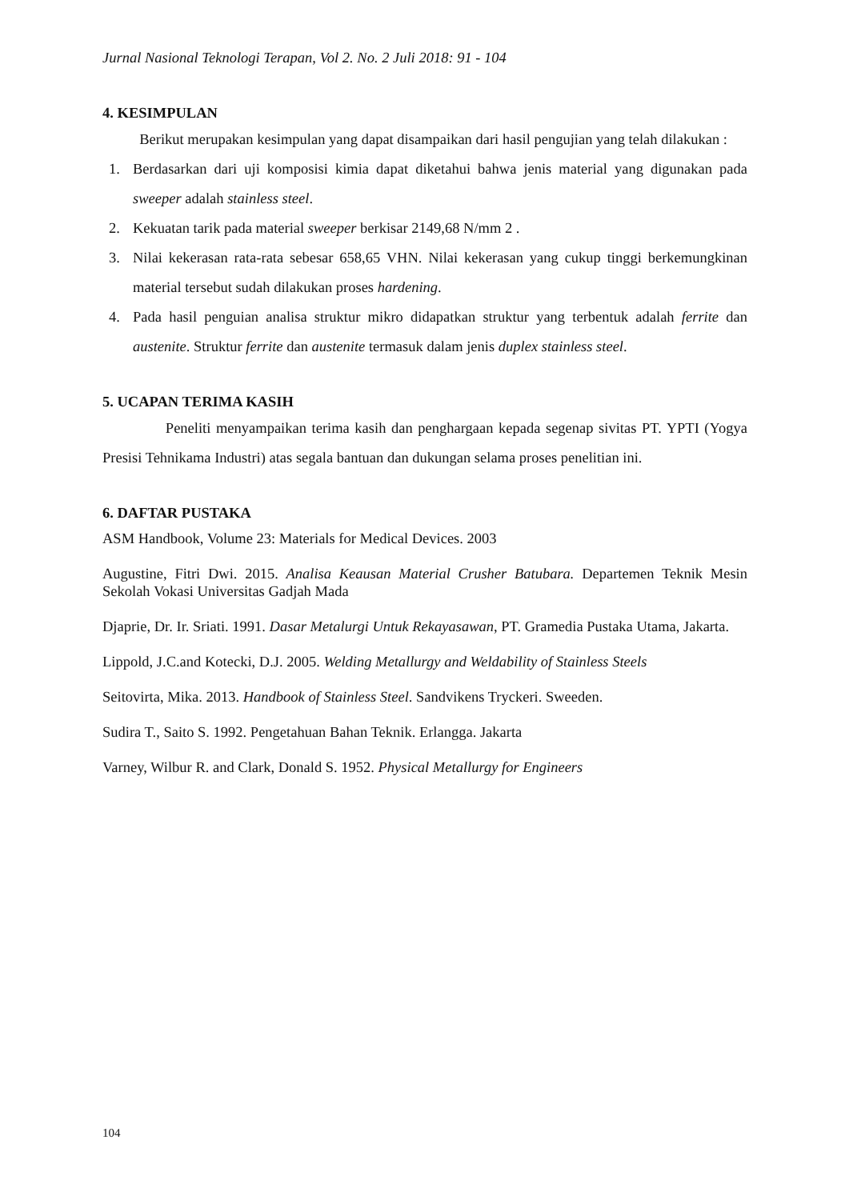Jurnal Nasional Teknologi Terapan, Vol 2. No. 2 Juli 2018: 91 - 104
4. KESIMPULAN
Berikut merupakan kesimpulan yang dapat disampaikan dari hasil pengujian yang telah dilakukan :
1. Berdasarkan dari uji komposisi kimia dapat diketahui bahwa jenis material yang digunakan pada sweeper adalah stainless steel.
2. Kekuatan tarik pada material sweeper berkisar 2149,68 N/mm 2 .
3. Nilai kekerasan rata-rata sebesar 658,65 VHN. Nilai kekerasan yang cukup tinggi berkemungkinan material tersebut sudah dilakukan proses hardening.
4. Pada hasil penguian analisa struktur mikro didapatkan struktur yang terbentuk adalah ferrite dan austenite. Struktur ferrite dan austenite termasuk dalam jenis duplex stainless steel.
5. UCAPAN TERIMA KASIH
Peneliti menyampaikan terima kasih dan penghargaan kepada segenap sivitas PT. YPTI (Yogya Presisi Tehnikama Industri) atas segala bantuan dan dukungan selama proses penelitian ini.
6. DAFTAR PUSTAKA
ASM Handbook, Volume 23: Materials for Medical Devices. 2003
Augustine, Fitri Dwi. 2015. Analisa Keausan Material Crusher Batubara. Departemen Teknik Mesin Sekolah Vokasi Universitas Gadjah Mada
Djaprie, Dr. Ir. Sriati. 1991. Dasar Metalurgi Untuk Rekayasawan, PT. Gramedia Pustaka Utama, Jakarta.
Lippold, J.C.and Kotecki, D.J. 2005. Welding Metallurgy and Weldability of Stainless Steels
Seitovirta, Mika. 2013. Handbook of Stainless Steel. Sandvikens Tryckeri. Sweeden.
Sudira T., Saito S. 1992. Pengetahuan Bahan Teknik. Erlangga. Jakarta
Varney, Wilbur R. and Clark, Donald S. 1952. Physical Metallurgy for Engineers
104